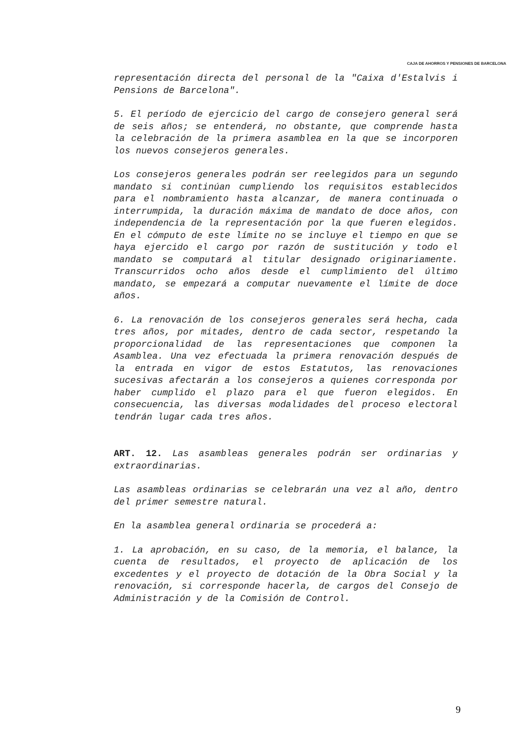CAJA DE AHORROS Y PENSIONES DE BARCELONA
representación directa del personal de la "Caixa d'Estalvis i Pensions de Barcelona".
5. El período de ejercicio del cargo de consejero general será de seis años; se entenderá, no obstante, que comprende hasta la celebración de la primera asamblea en la que se incorporen los nuevos consejeros generales.
Los consejeros generales podrán ser reelegidos para un segundo mandato si continúan cumpliendo los requisitos establecidos para el nombramiento hasta alcanzar, de manera continuada o interrumpida, la duración máxima de mandato de doce años, con independencia de la representación por la que fueren elegidos. En el cómputo de este límite no se incluye el tiempo en que se haya ejercido el cargo por razón de sustitución y todo el mandato se computará al titular designado originariamente. Transcurridos ocho años desde el cumplimiento del último mandato, se empezará a computar nuevamente el límite de doce años.
6. La renovación de los consejeros generales será hecha, cada tres años, por mitades, dentro de cada sector, respetando la proporcionalidad de las representaciones que componen la Asamblea. Una vez efectuada la primera renovación después de la entrada en vigor de estos Estatutos, las renovaciones sucesivas afectarán a los consejeros a quienes corresponda por haber cumplido el plazo para el que fueron elegidos. En consecuencia, las diversas modalidades del proceso electoral tendrán lugar cada tres años.
ART. 12. Las asambleas generales podrán ser ordinarias y extraordinarias.
Las asambleas ordinarias se celebrarán una vez al año, dentro del primer semestre natural.
En la asamblea general ordinaria se procederá a:
1. La aprobación, en su caso, de la memoria, el balance, la cuenta de resultados, el proyecto de aplicación de los excedentes y el proyecto de dotación de la Obra Social y la renovación, si corresponde hacerla, de cargos del Consejo de Administración y de la Comisión de Control.
9